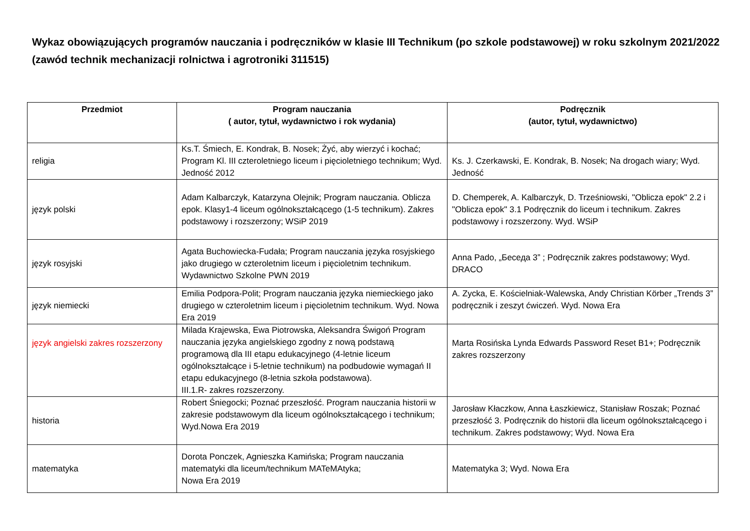Wykaz obowiązujących programów nauczania i podręczników w klasie III Technikum (po szkole podstawowej) w roku szkolnym 2021/2022 (zawód technik mechanizacji rolnictwa i agrotroniki 311515)
| Przedmiot | Program nauczania ( autor, tytuł, wydawnictwo i rok wydania) | Podręcznik (autor, tytuł, wydawnictwo) |
| --- | --- | --- |
| religia | Ks.T. Śmiech, E. Kondrak, B. Nosek; Żyć, aby wierzyć i kochać; Program Kl. III czteroletniego liceum i pięcioletniego technikum; Wyd. Jedność 2012 | Ks. J. Czerkawski, E. Kondrak, B. Nosek; Na drogach wiary; Wyd. Jedność |
| język polski | Adam Kalbarczyk, Katarzyna Olejnik; Program nauczania. Oblicza epok. Klasy1-4 liceum ogólnokształcącego (1-5 technikum). Zakres podstawowy i rozszerzony; WSiP 2019 | D. Chemperek, A. Kalbarczyk, D. Trześniowski, "Oblicza epok" 2.2 i "Oblicza epok" 3.1 Podręcznik do liceum i technikum. Zakres podstawowy i rozszerzony. Wyd. WSiP |
| język rosyjski | Agata Buchowiecka-Fudała; Program nauczania języka rosyjskiego jako drugiego w czteroletnim liceum i pięcioletnim technikum. Wydawnictwo Szkolne PWN 2019 | Anna Pado, „Беседа 3” ; Podręcznik zakres podstawowy; Wyd. DRACO |
| język niemiecki | Emilia Podpora-Polit; Program nauczania języka niemieckiego jako drugiego w czteroletnim liceum i pięcioletnim technikum. Wyd. Nowa Era 2019 | A. Zycka, E. Kościelniak-Walewska, Andy Christian Körber „Trends 3” podręcznik i zeszyt ćwiczeń. Wyd. Nowa Era |
| język angielski zakres rozszerzony | Milada Krajewska, Ewa Piotrowska, Aleksandra Świgoń Program nauczania języka angielskiego zgodny z nową podstawą programową dla III etapu edukacyjnego (4-letnie liceum ogólnokształcące i 5-letnie technikum) na podbudowie wymagań II etapu edukacyjnego (8-letnia szkoła podstawowa). III.1.R- zakres rozszerzony. | Marta Rosińska Lynda Edwards Password Reset B1+; Podręcznik zakres rozszerzony |
| historia | Robert Śniegocki; Poznać przeszłość. Program nauczania historii w zakresie podstawowym dla liceum ogólnokształcącego i technikum; Wyd.Nowa Era 2019 | Jarosław Kłaczkow, Anna Łaszkiewicz, Stanisław Roszak; Poznać przeszłość 3. Podręcznik do historii dla liceum ogólnokształcącego i technikum. Zakres podstawowy; Wyd. Nowa Era |
| matematyka | Dorota Ponczek, Agnieszka Kamińska; Program nauczania matematyki dla liceum/technikum MATeMAtyka; Nowa Era 2019 | Matematyka 3; Wyd. Nowa Era |